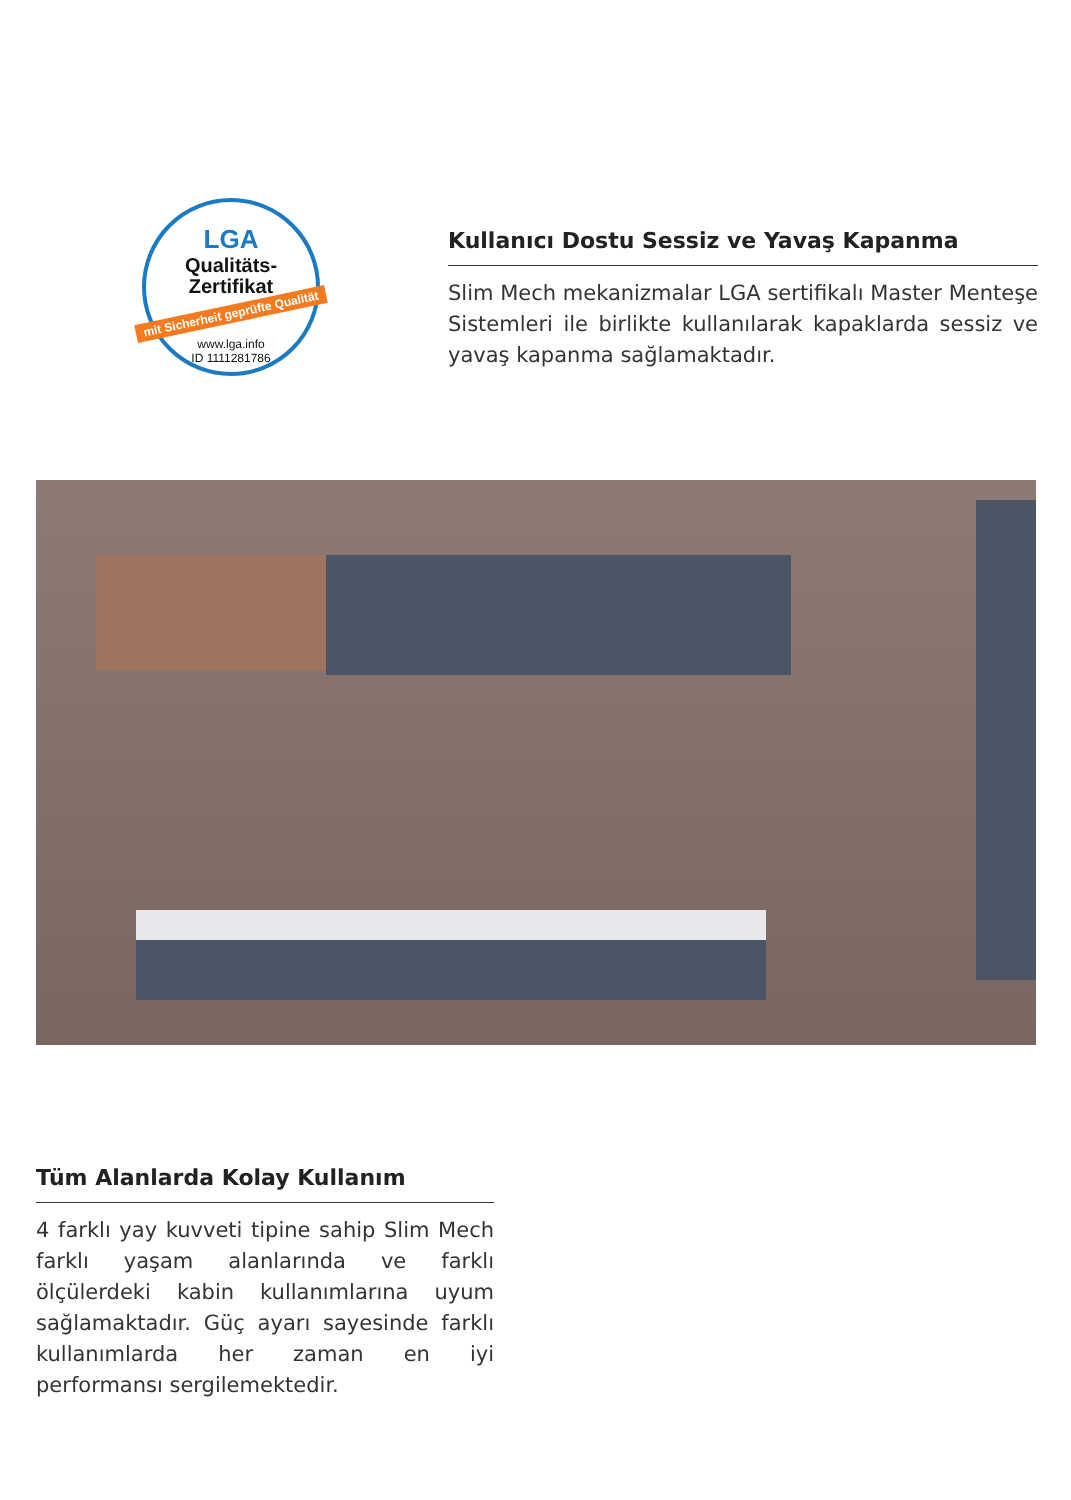LGA
Qualitäts-
Zertifikat
mit Sicherheit geprüfte Qualität
www.lga.info
ID 1111281786
Kullanıcı Dostu Sessiz ve Yavaş Kapanma
Slim Mech mekanizmalar LGA sertifikalı Master Menteşe Sistemleri ile birlikte kullanılarak kapaklarda sessiz ve yavaş kapanma sağlamaktadır.
Tüm Alanlarda Kolay Kullanım
4 farklı yay kuvveti tipine sahip Slim Mech farklı yaşam alanlarında ve farklı ölçülerdeki kabin kullanımlarına uyum sağlamaktadır. Güç ayarı sayesinde farklı kullanımlarda her zaman en iyi performansı sergilemektedir.